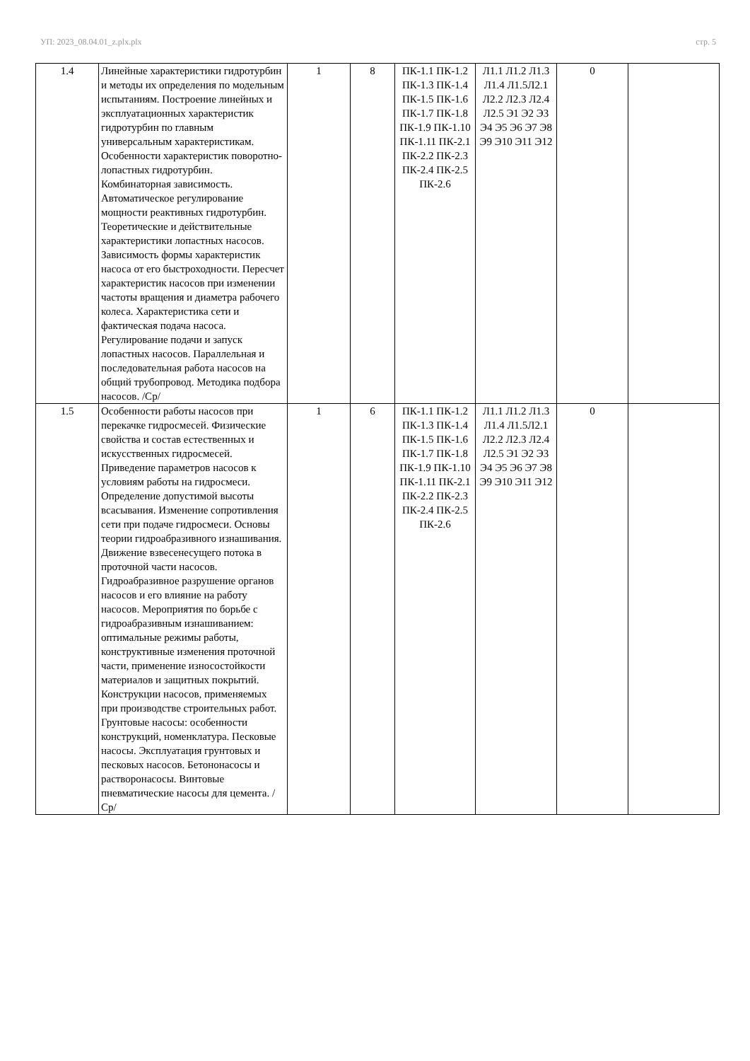УП: 2023_08.04.01_z.plx.plx стр. 5
| 1.4 | Линейные характеристики гидротурбин и методы их определения по модельным испытаниям. Построение линейных и эксплуатационных характеристик гидротурбин по главным универсальным характеристикам. Особенности характеристик поворотно-лопастных гидротурбин. Комбинаторная зависимость. Автоматическое регулирование мощности реактивных гидротурбин. Теоретические и действительные характеристики лопастных насосов. Зависимость формы характеристик насоса от его быстроходности. Пересчет характеристик насосов при изменении частоты вращения и диаметра рабочего колеса. Характеристика сети и фактическая подача насоса. Регулирование подачи и запуск лопастных насосов. Параллельная и последовательная работа насосов на общий трубопровод. Методика подбора насосов. /Ср/ | 1 | 8 | ПК-1.1 ПК-1.2 ПК-1.3 ПК-1.4 ПК-1.5 ПК-1.6 ПК-1.7 ПК-1.8 ПК-1.9 ПК-1.10 ПК-1.11 ПК-2.1 ПК-2.2 ПК-2.3 ПК-2.4 ПК-2.5 ПК-2.6 | Л1.1 Л1.2 Л1.3 Л1.4 Л1.5Л2.1 Л2.2 Л2.3 Л2.4 Л2.5 Э1 Э2 Э3 Э4 Э5 Э6 Э7 Э8 Э9 Э10 Э11 Э12 | 0 | |
| 1.5 | Особенности работы насосов при перекачке гидросмесей. Физические свойства и состав естественных и искусственных гидросмесей. Приведение параметров насосов к условиям работы на гидросмеси. Определение допустимой высоты всасывания. Изменение сопротивления сети при подаче гидросмеси. Основы теории гидроабразивного изнашивания. Движение взвесенесущего потока в проточной части насосов. Гидроабразивное разрушение органов насосов и его влияние на работу насосов. Мероприятия по борьбе с гидроабразивным изнашиванием: оптимальные режимы работы, конструктивные изменения проточной части, применение износостойкости материалов и защитных покрытий. Конструкции насосов, применяемых при производстве строительных работ. Грунтовые насосы: особенности конструкций, номенклатура. Песковые насосы. Эксплуатация грунтовых и песковых насосов. Бетононасосы и растворонасосы. Винтовые пневматические насосы для цемента. /Ср/ | 1 | 6 | ПК-1.1 ПК-1.2 ПК-1.3 ПК-1.4 ПК-1.5 ПК-1.6 ПК-1.7 ПК-1.8 ПК-1.9 ПК-1.10 ПК-1.11 ПК-2.1 ПК-2.2 ПК-2.3 ПК-2.4 ПК-2.5 ПК-2.6 | Л1.1 Л1.2 Л1.3 Л1.4 Л1.5Л2.1 Л2.2 Л2.3 Л2.4 Л2.5 Э1 Э2 Э3 Э4 Э5 Э6 Э7 Э8 Э9 Э10 Э11 Э12 | 0 | |